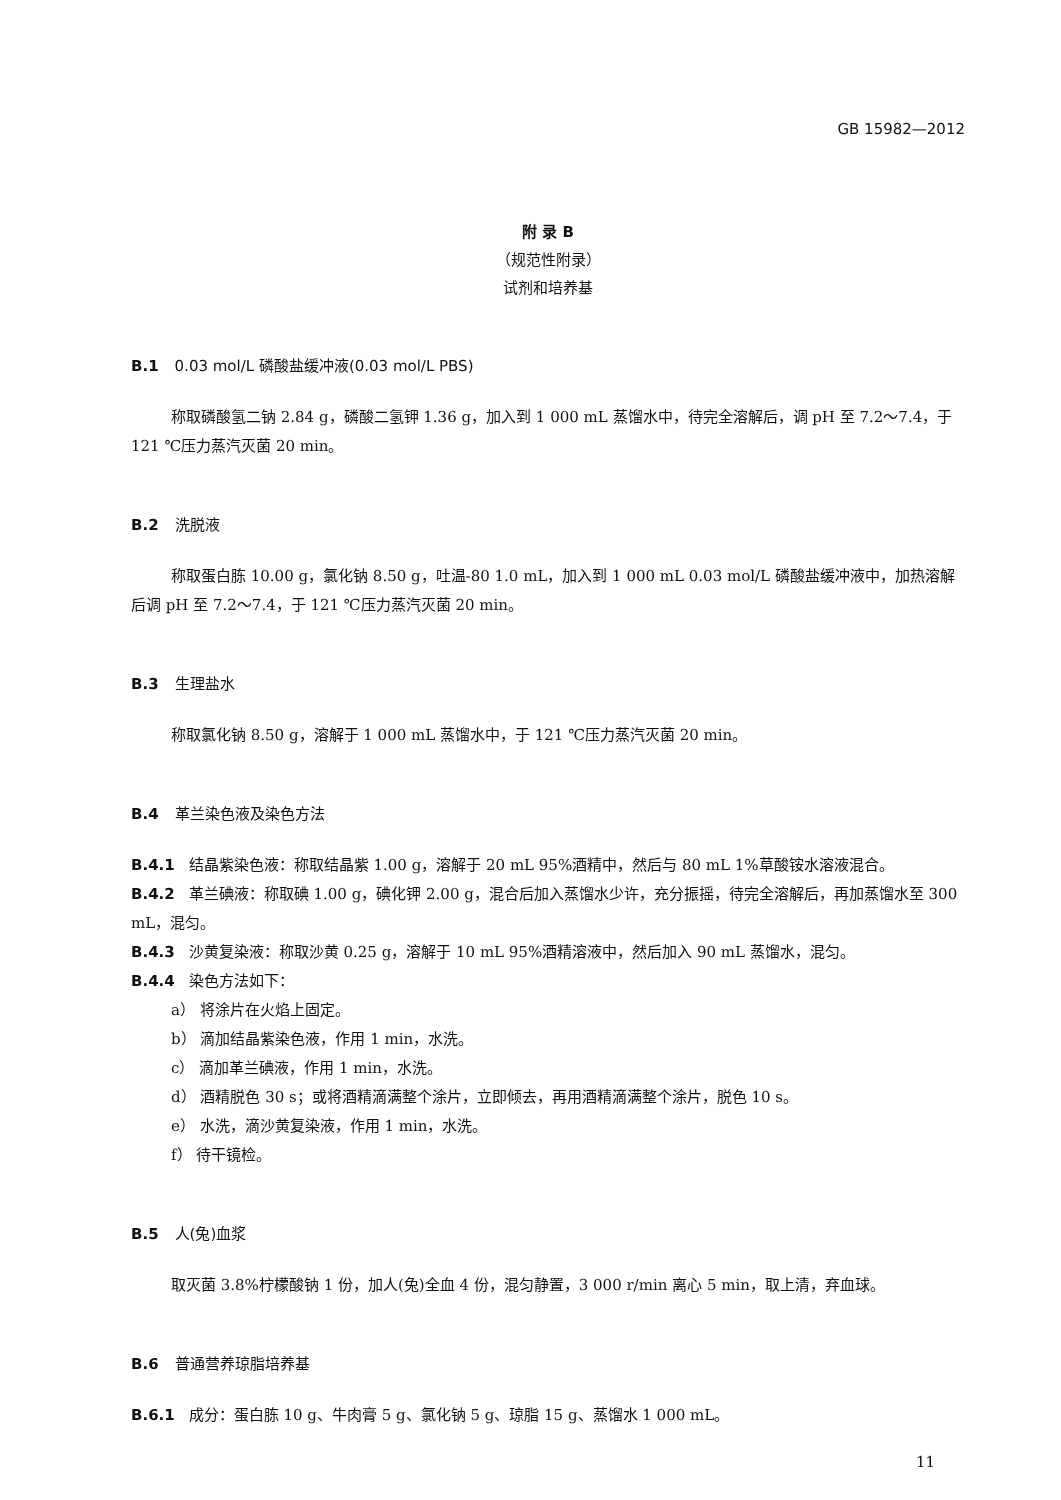GB 15982—2012
附 录 B
（规范性附录）
试剂和培养基
B.1 0.03 mol/L 磷酸盐缓冲液(0.03 mol/L PBS)
称取磷酸氢二钠 2.84 g，磷酸二氢钾 1.36 g，加入到 1 000 mL 蒸馏水中，待完全溶解后，调 pH 至 7.2～7.4，于 121 ℃压力蒸汽灭菌 20 min。
B.2 洗脱液
称取蛋白胨 10.00 g，氯化钠 8.50 g，吐温-80 1.0 mL，加入到 1 000 mL 0.03 mol/L 磷酸盐缓冲液中，加热溶解后调 pH 至 7.2～7.4，于 121 ℃压力蒸汽灭菌 20 min。
B.3 生理盐水
称取氯化钠 8.50 g，溶解于 1 000 mL 蒸馏水中，于 121 ℃压力蒸汽灭菌 20 min。
B.4 革兰染色液及染色方法
B.4.1 结晶紫染色液：称取结晶紫 1.00 g，溶解于 20 mL 95%酒精中，然后与 80 mL 1%草酸铵水溶液混合。
B.4.2 革兰碘液：称取碘 1.00 g，碘化钾 2.00 g，混合后加入蒸馏水少许，充分振摇，待完全溶解后，再加蒸馏水至 300 mL，混匀。
B.4.3 沙黄复染液：称取沙黄 0.25 g，溶解于 10 mL 95%酒精溶液中，然后加入 90 mL 蒸馏水，混匀。
B.4.4 染色方法如下：
a） 将涂片在火焰上固定。
b） 滴加结晶紫染色液，作用 1 min，水洗。
c） 滴加革兰碘液，作用 1 min，水洗。
d） 酒精脱色 30 s；或将酒精滴满整个涂片，立即倾去，再用酒精滴满整个涂片，脱色 10 s。
e） 水洗，滴沙黄复染液，作用 1 min，水洗。
f） 待干镜检。
B.5 人(兔)血浆
取灭菌 3.8%柠檬酸钠 1 份，加人(兔)全血 4 份，混匀静置，3 000 r/min 离心 5 min，取上清，弃血球。
B.6 普通营养琼脂培养基
B.6.1 成分：蛋白胨 10 g、牛肉膏 5 g、氯化钠 5 g、琼脂 15 g、蒸馏水 1 000 mL。
11